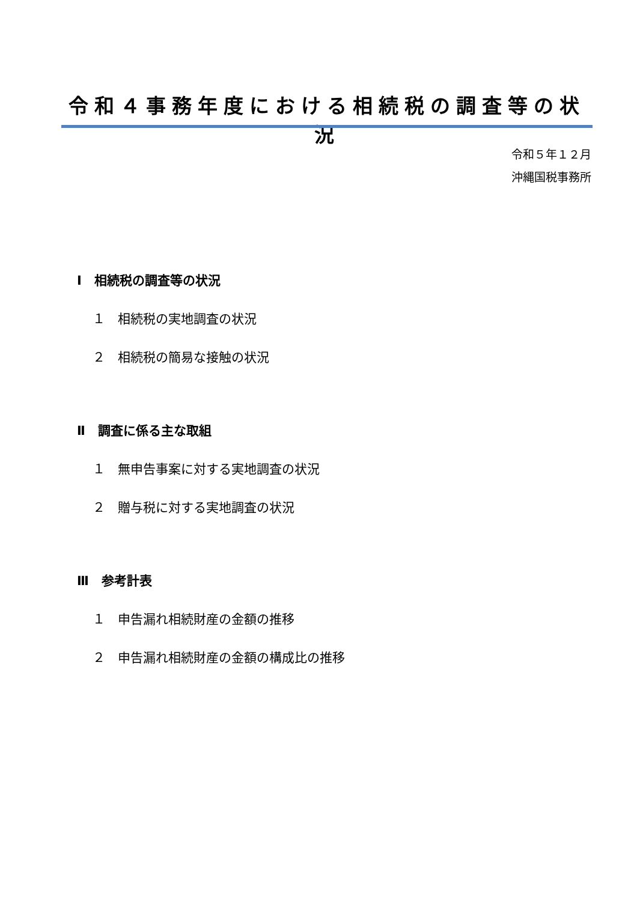令和４事務年度における相続税の調査等の状況
令和５年１２月
沖縄国税事務所
Ⅰ　相続税の調査等の状況
１　相続税の実地調査の状況
２　相続税の簡易な接触の状況
Ⅱ　調査に係る主な取組
１　無申告事案に対する実地調査の状況
２　贈与税に対する実地調査の状況
Ⅲ　参考計表
１　申告漏れ相続財産の金額の推移
２　申告漏れ相続財産の金額の構成比の推移